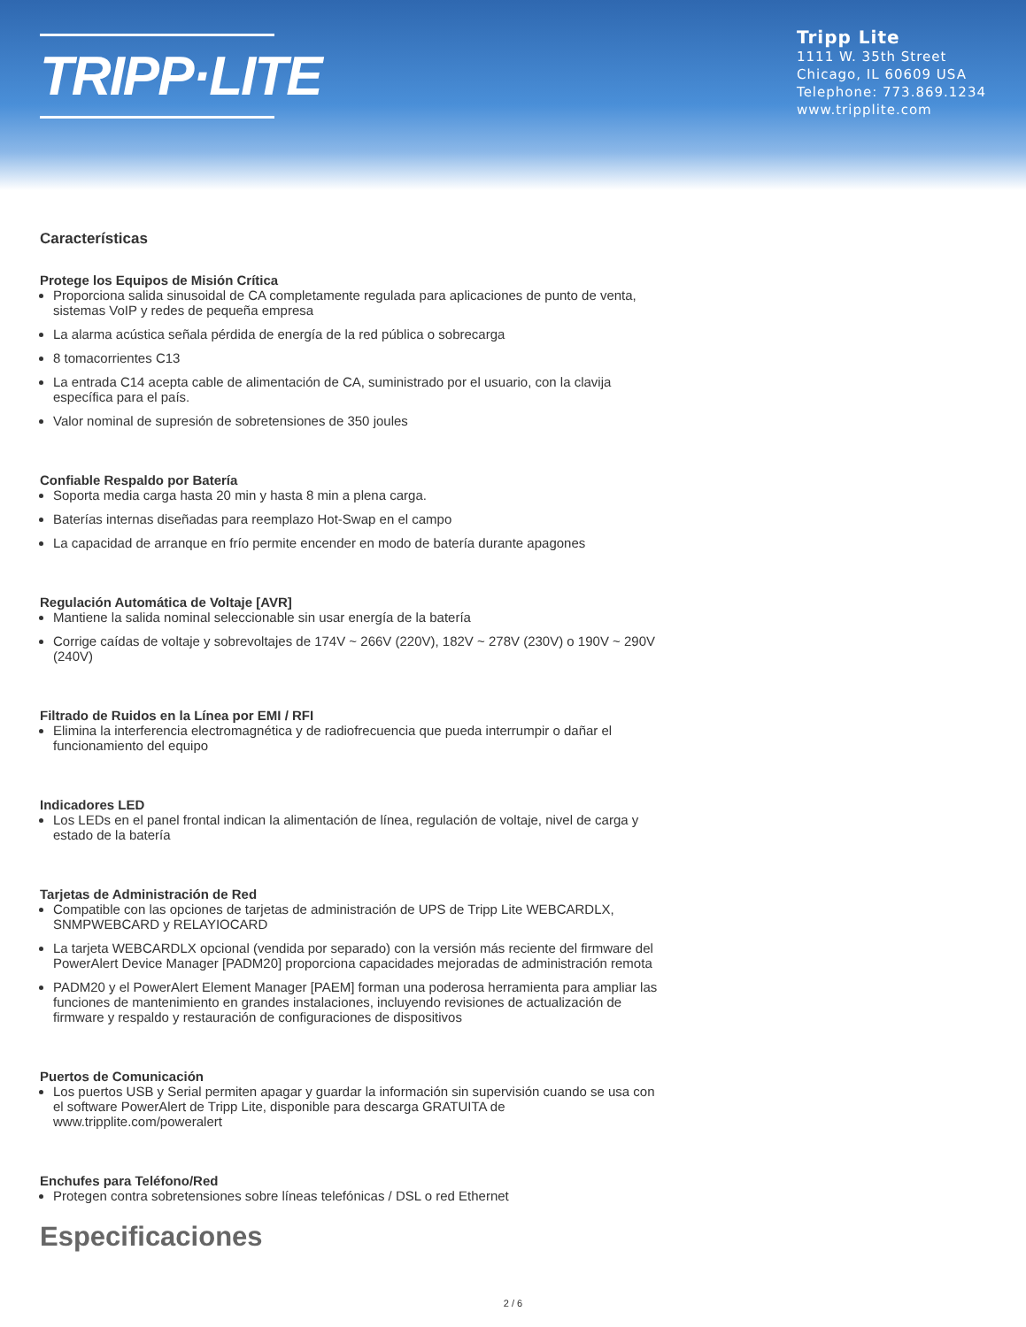TRIPP·LITE
Tripp Lite
1111 W. 35th Street
Chicago, IL 60609 USA
Telephone: 773.869.1234
www.tripplite.com
Características
Protege los Equipos de Misión Crítica
Proporciona salida sinusoidal de CA completamente regulada para aplicaciones de punto de venta, sistemas VoIP y redes de pequeña empresa
La alarma acústica señala pérdida de energía de la red pública o sobrecarga
8 tomacorrientes C13
La entrada C14 acepta cable de alimentación de CA, suministrado por el usuario, con la clavija específica para el país.
Valor nominal de supresión de sobretensiones de 350 joules
Confiable Respaldo por Batería
Soporta media carga hasta 20 min y hasta 8 min a plena carga.
Baterías internas diseñadas para reemplazo Hot-Swap en el campo
La capacidad de arranque en frío permite encender en modo de batería durante apagones
Regulación Automática de Voltaje [AVR]
Mantiene la salida nominal seleccionable sin usar energía de la batería
Corrige caídas de voltaje y sobrevoltajes de 174V ~ 266V (220V), 182V ~ 278V (230V) o 190V ~ 290V (240V)
Filtrado de Ruidos en la Línea por EMI / RFI
Elimina la interferencia electromagnética y de radiofrecuencia que pueda interrumpir o dañar el funcionamiento del equipo
Indicadores LED
Los LEDs en el panel frontal indican la alimentación de línea, regulación de voltaje, nivel de carga y estado de la batería
Tarjetas de Administración de Red
Compatible con las opciones de tarjetas de administración de UPS de Tripp Lite WEBCARDLX, SNMPWEBCARD y RELAYIOCARD
La tarjeta WEBCARDLX opcional (vendida por separado) con la versión más reciente del firmware del PowerAlert Device Manager [PADM20] proporciona capacidades mejoradas de administración remota
PADM20 y el PowerAlert Element Manager [PAEM] forman una poderosa herramienta para ampliar las funciones de mantenimiento en grandes instalaciones, incluyendo revisiones de actualización de firmware y respaldo y restauración de configuraciones de dispositivos
Puertos de Comunicación
Los puertos USB y Serial permiten apagar y guardar la información sin supervisión cuando se usa con el software PowerAlert de Tripp Lite, disponible para descarga GRATUITA de www.tripplite.com/poweralert
Enchufes para Teléfono/Red
Protegen contra sobretensiones sobre líneas telefónicas / DSL o red Ethernet
Especificaciones
2 / 6